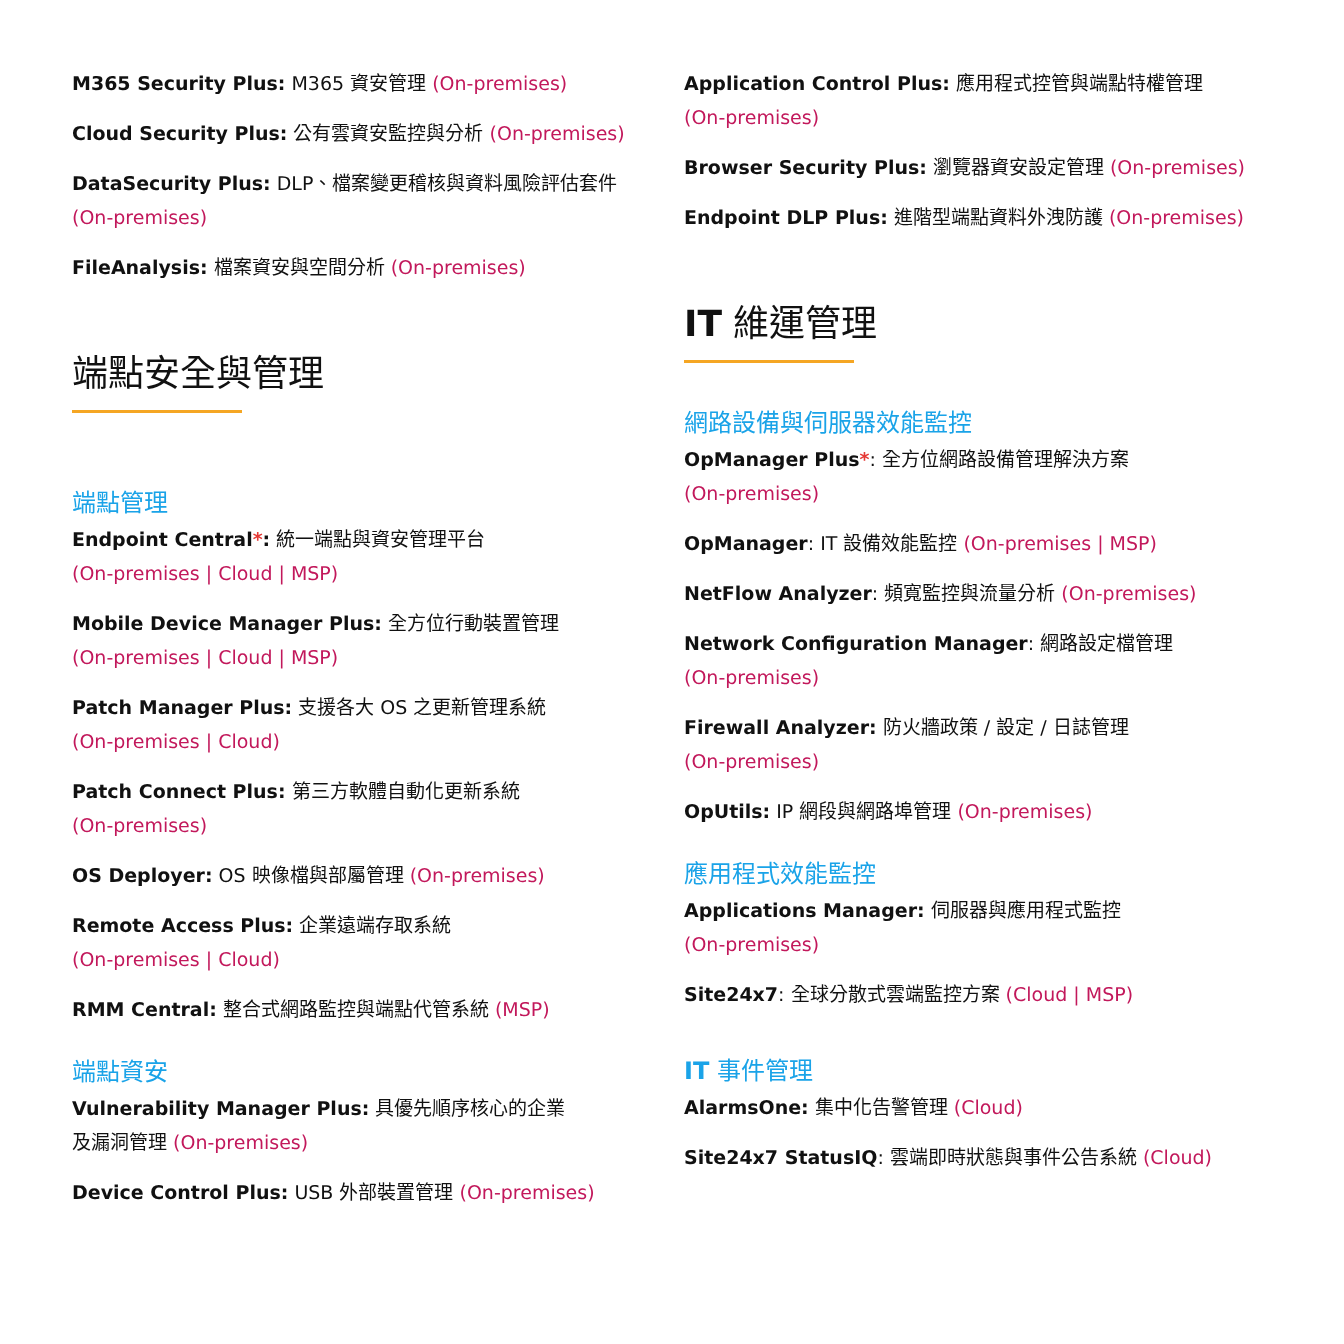M365 Security Plus: M365 資安管理 (On-premises)
Cloud Security Plus: 公有雲資安監控與分析 (On-premises)
DataSecurity Plus: DLP、檔案變更稽核與資料風險評估套件
(On-premises)
FileAnalysis: 檔案資安與空間分析 (On-premises)
端點安全與管理
端點管理
Endpoint Central*: 統一端點與資安管理平台
(On-premises | Cloud | MSP)
Mobile Device Manager Plus: 全方位行動裝置管理
(On-premises | Cloud | MSP)
Patch Manager Plus: 支援各大 OS 之更新管理系統
(On-premises | Cloud)
Patch Connect Plus: 第三方軟體自動化更新系統
(On-premises)
OS Deployer: OS 映像檔與部屬管理 (On-premises)
Remote Access Plus: 企業遠端存取系統
(On-premises | Cloud)
RMM Central: 整合式網路監控與端點代管系統 (MSP)
端點資安
Vulnerability Manager Plus: 具優先順序核心的企業
及漏洞管理 (On-premises)
Device Control Plus: USB 外部裝置管理 (On-premises)
Application Control Plus: 應用程式控管與端點特權管理
(On-premises)
Browser Security Plus: 瀏覽器資安設定管理 (On-premises)
Endpoint DLP Plus: 進階型端點資料外洩防護 (On-premises)
IT 維運管理
網路設備與伺服器效能監控
OpManager Plus*: 全方位網路設備管理解決方案
(On-premises)
OpManager: IT 設備效能監控 (On-premises | MSP)
NetFlow Analyzer: 頻寬監控與流量分析 (On-premises)
Network Configuration Manager: 網路設定檔管理
(On-premises)
Firewall Analyzer: 防火牆政策 / 設定 / 日誌管理
(On-premises)
OpUtils: IP 網段與網路埠管理 (On-premises)
應用程式效能監控
Applications Manager: 伺服器與應用程式監控
(On-premises)
Site24x7: 全球分散式雲端監控方案 (Cloud | MSP)
IT 事件管理
AlarmsOne: 集中化告警管理 (Cloud)
Site24x7 StatusIQ: 雲端即時狀態與事件公告系統 (Cloud)